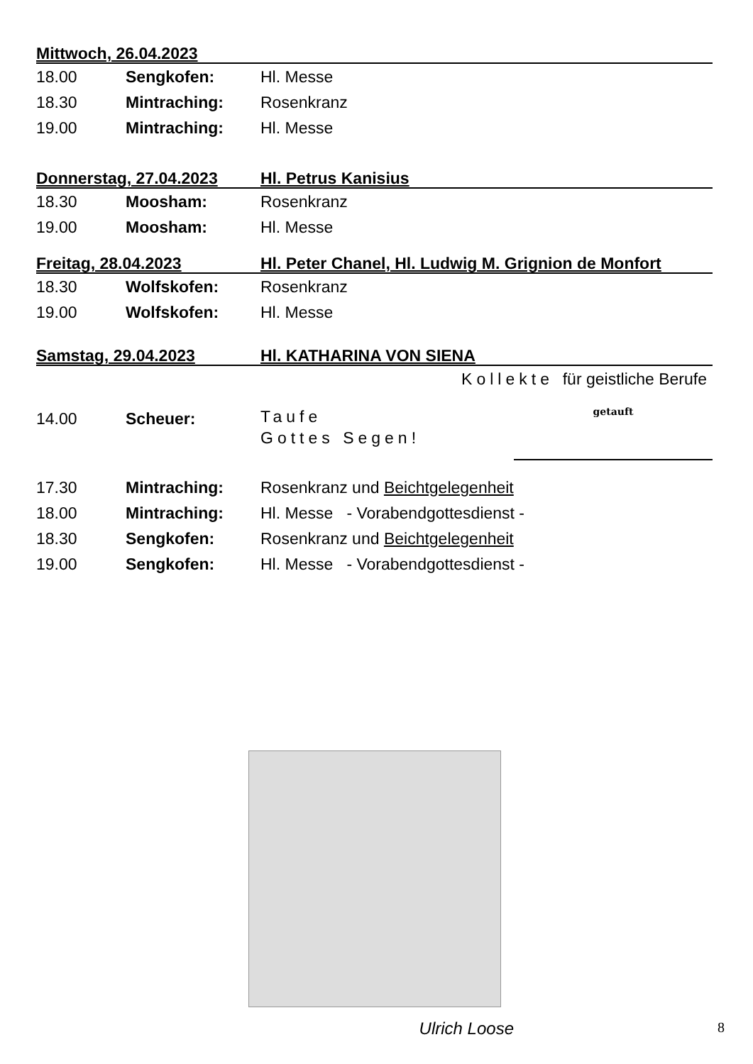Mittwoch, 26.04.2023
18.00 Sengkofen: Hl. Messe
18.30 Mintraching: Rosenkranz
19.00 Mintraching: Hl. Messe
Donnerstag, 27.04.2023 Hl. Petrus Kanisius
18.30 Moosham: Rosenkranz
19.00 Moosham: Hl. Messe
Freitag, 28.04.2023 Hl. Peter Chanel, Hl. Ludwig M. Grignion de Monfort
18.30 Wolfskofen: Rosenkranz
19.00 Wolfskofen: Hl. Messe
Samstag, 29.04.2023 Hl. KATHARINA VON SIENA
Kollekte für geistliche Berufe
14.00 Scheuer: Taufe
Gottes Segen!
getauft
17.30 Mintraching: Rosenkranz und Beichtgelegenheit
18.00 Mintraching: Hl. Messe - Vorabendgottesdienst -
18.30 Sengkofen: Rosenkranz und Beichtgelegenheit
19.00 Sengkofen: Hl. Messe - Vorabendgottesdienst -
Ulrich Loose
8